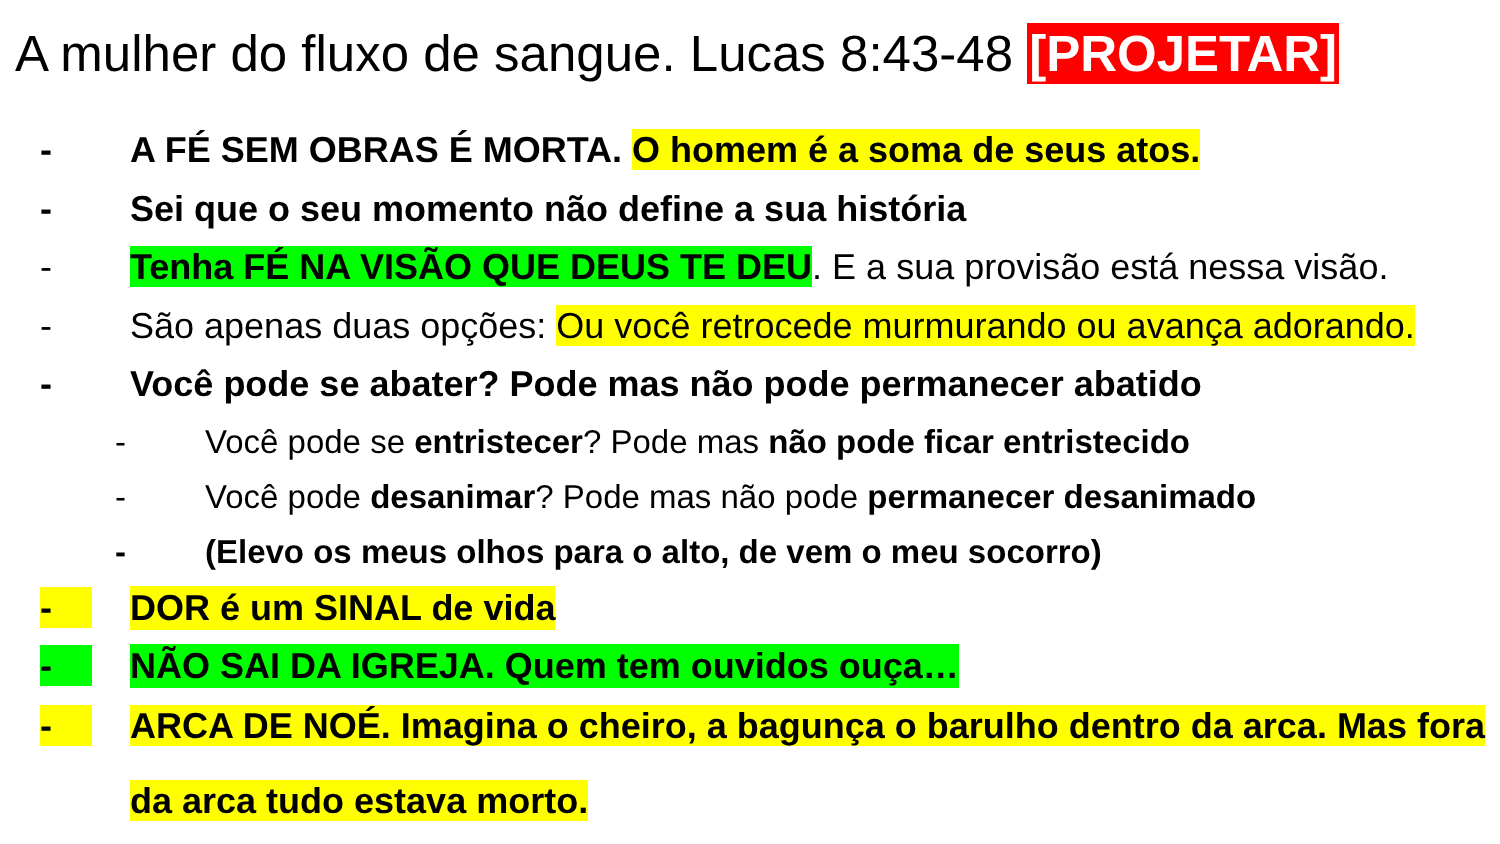A mulher do fluxo de sangue. Lucas 8:43-48 [PROJETAR]
- A FÉ SEM OBRAS É MORTA. O homem é a soma de seus atos.
- Sei que o seu momento não define a sua história
- Tenha FÉ NA VISÃO QUE DEUS TE DEU. E a sua provisão está nessa visão.
- São apenas duas opções: Ou você retrocede murmurando ou avança adorando.
- Você pode se abater? Pode mas não pode permanecer abatido
- Você pode se entristecer? Pode mas não pode ficar entristecido
- Você pode desanimar? Pode mas não pode permanecer desanimado
- (Elevo os meus olhos para o alto, de vem o meu socorro)
- DOR é um SINAL de vida
- NÃO SAI DA IGREJA. Quem tem ouvidos ouça…
- ARCA DE NOÉ. Imagina o cheiro, a bagunça o barulho dentro da arca. Mas fora da arca tudo estava morto.